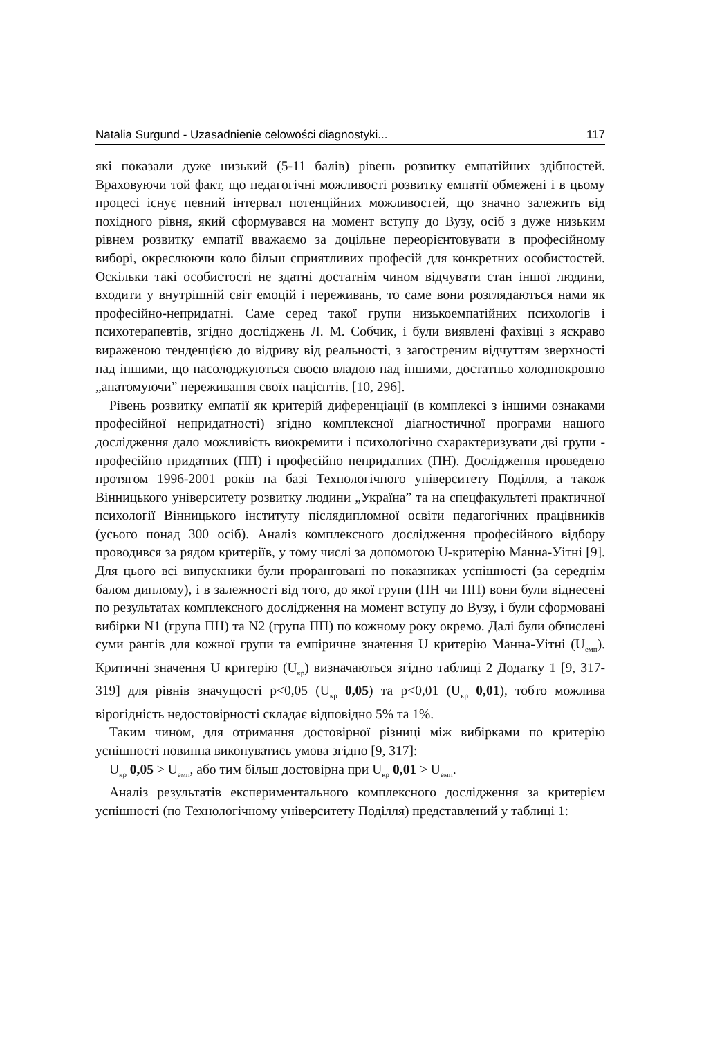Natalia Surgund - Uzasadnienie celowości diagnostyki... 117
які показали дуже низький (5-11 балів) рівень розвитку емпатійних здібностей. Враховуючи той факт, що педагогічні можливості розвитку емпатії обмежені і в цьому процесі існує певний інтервал потенційних можливостей, що значно залежить від похідного рівня, який сформувався на момент вступу до Вузу, осіб з дуже низьким рівнем розвитку емпатії вважаємо за доцільне переорієнтовувати в професійному виборі, окреслюючи коло більш сприятливих професій для конкретних особистостей. Оскільки такі особистості не здатні достатнім чином відчувати стан іншої людини, входити у внутрішній світ емоцій і переживань, то саме вони розглядаються нами як професійно-непридатні. Саме серед такої групи низькоемпатійних психологів і психотерапевтів, згідно досліджень Л. М. Собчик, і були виявлені фахівці з яскраво вираженою тенденцією до відриву від реальності, з загостреним відчуттям зверхності над іншими, що насолоджуються своєю владою над іншими, достатньо холоднокровно „анатомуючи” переживання своїх пацієнтів. [10, 296].
Рівень розвитку емпатії як критерій диференціації (в комплексі з іншими ознаками професійної непридатності) згідно комплексної діагностичної програми нашого дослідження дало можливість виокремити і психологічно схарактеризувати дві групи - професійно придатних (ПП) і професійно непридатних (ПН). Дослідження проведено протягом 1996-2001 років на базі Технологічного університету Поділля, а також Вінницького університету розвитку людини „Україна” та на спецфакультеті практичної психології Вінницького інституту післядипломної освіти педагогічних працівників (усього понад 300 осіб). Аналіз комплексного дослідження професійного відбору проводився за рядом критеріїв, у тому числі за допомогою U-критерію Манна-Уітні [9]. Для цього всі випускники були проранговані по показниках успішності (за середнім балом диплому), і в залежності від того, до якої групи (ПН чи ПП) вони були віднесені по результатах комплексного дослідження на момент вступу до Вузу, і були сформовані вибірки N1 (група ПН) та N2 (група ПП) по кожному року окремо. Далі були обчислені суми рангів для кожної групи та емпіричне значення U критерію Манна-Уітні (U<sub>емп</sub>). Критичні значення U критерію (U<sub>кр</sub>) визначаються згідно таблиці 2 Додатку 1 [9, 317-319] для рівнів значущості p<0,05 (U<sub>кр</sub> 0,05) та p<0,01 (U<sub>кр</sub> 0,01), тобто можлива вірогідність недостовірності складає відповідно 5% та 1%.
Таким чином, для отримання достовірної різниці між вибірками по критерію успішності повинна виконуватись умова згідно [9, 317]:
U<sub>кр</sub> 0,05 > U<sub>емп</sub>, або тим більш достовірна при U<sub>кр</sub> 0,01 > U<sub>емп</sub>.
Аналіз результатів експериментального комплексного дослідження за критерієм успішності (по Технологічному університету Поділля) представлений у таблиці 1: